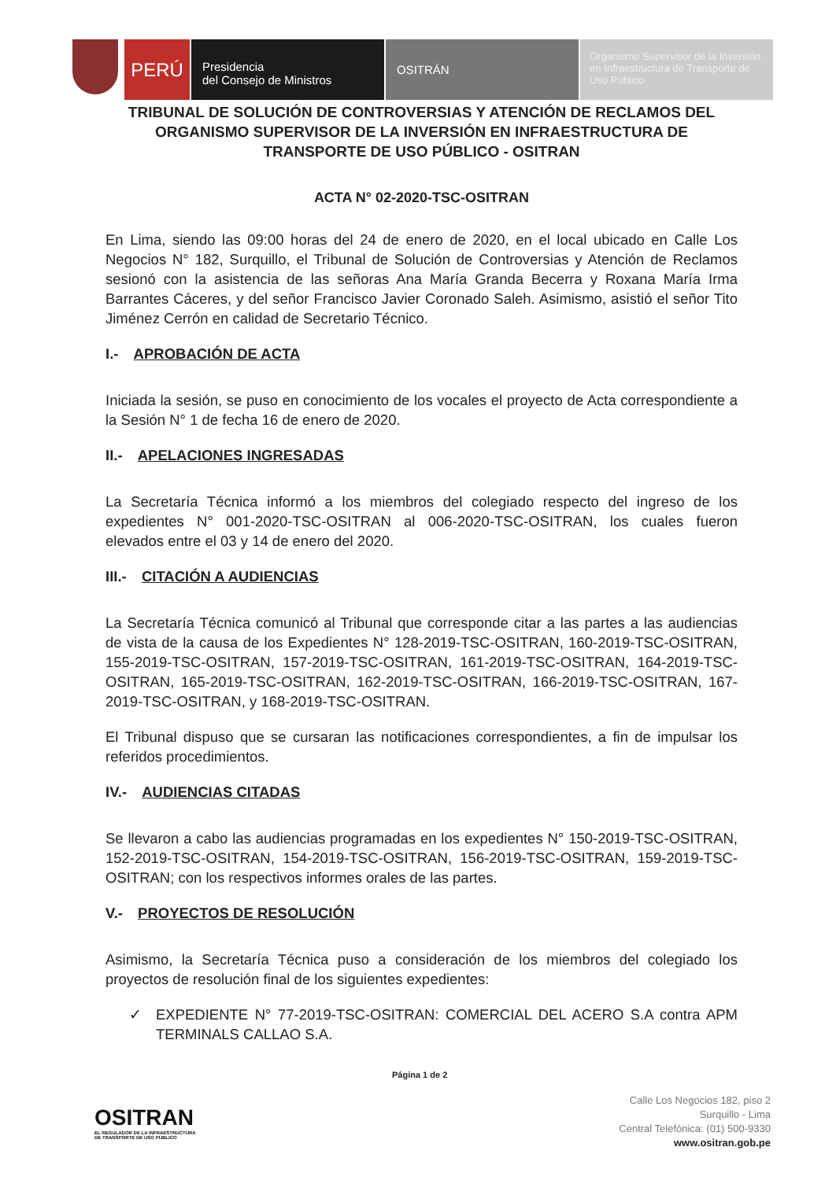PERÚ
Presidencia
del Consejo de Ministros
OSITRÁN
Organismo Supervisor de la Inversión en Infraestructura de Transporte de Uso Público
TRIBUNAL DE SOLUCIÓN DE CONTROVERSIAS Y ATENCIÓN DE RECLAMOS DEL ORGANISMO SUPERVISOR DE LA INVERSIÓN EN INFRAESTRUCTURA DE TRANSPORTE DE USO PÚBLICO - OSITRAN
ACTA N° 02-2020-TSC-OSITRAN
En Lima, siendo las 09:00 horas del 24 de enero de 2020, en el local ubicado en Calle Los Negocios N° 182, Surquillo, el Tribunal de Solución de Controversias y Atención de Reclamos sesionó con la asistencia de las señoras Ana María Granda Becerra y Roxana María Irma Barrantes Cáceres, y del señor Francisco Javier Coronado Saleh. Asimismo, asistió el señor Tito Jiménez Cerrón en calidad de Secretario Técnico.
I.- APROBACIÓN DE ACTA
Iniciada la sesión, se puso en conocimiento de los vocales el proyecto de Acta correspondiente a la Sesión N° 1 de fecha 16 de enero de 2020.
II.- APELACIONES INGRESADAS
La Secretaría Técnica informó a los miembros del colegiado respecto del ingreso de los expedientes N° 001-2020-TSC-OSITRAN al 006-2020-TSC-OSITRAN, los cuales fueron elevados entre el 03 y 14 de enero del 2020.
III.- CITACIÓN A AUDIENCIAS
La Secretaría Técnica comunicó al Tribunal que corresponde citar a las partes a las audiencias de vista de la causa de los Expedientes N° 128-2019-TSC-OSITRAN, 160-2019-TSC-OSITRAN, 155-2019-TSC-OSITRAN, 157-2019-TSC-OSITRAN, 161-2019-TSC-OSITRAN, 164-2019-TSC-OSITRAN, 165-2019-TSC-OSITRAN, 162-2019-TSC-OSITRAN, 166-2019-TSC-OSITRAN, 167-2019-TSC-OSITRAN, y 168-2019-TSC-OSITRAN.
El Tribunal dispuso que se cursaran las notificaciones correspondientes, a fin de impulsar los referidos procedimientos.
IV.- AUDIENCIAS CITADAS
Se llevaron a cabo las audiencias programadas en los expedientes N° 150-2019-TSC-OSITRAN, 152-2019-TSC-OSITRAN, 154-2019-TSC-OSITRAN, 156-2019-TSC-OSITRAN, 159-2019-TSC-OSITRAN; con los respectivos informes orales de las partes.
V.- PROYECTOS DE RESOLUCIÓN
Asimismo, la Secretaría Técnica puso a consideración de los miembros del colegiado los proyectos de resolución final de los siguientes expedientes:
✓ EXPEDIENTE N° 77-2019-TSC-OSITRAN: COMERCIAL DEL ACERO S.A contra APM TERMINALS CALLAO S.A.
Página 1 de 2
OSITRAN
EL REGULADOR DE LA INFRAESTRUCTURA
DE TRANSPORTE DE USO PÚBLICO
Calle Los Negocios 182, piso 2
Surquillo - Lima
Central Telefónica: (01) 500-9330
www.ositran.gob.pe